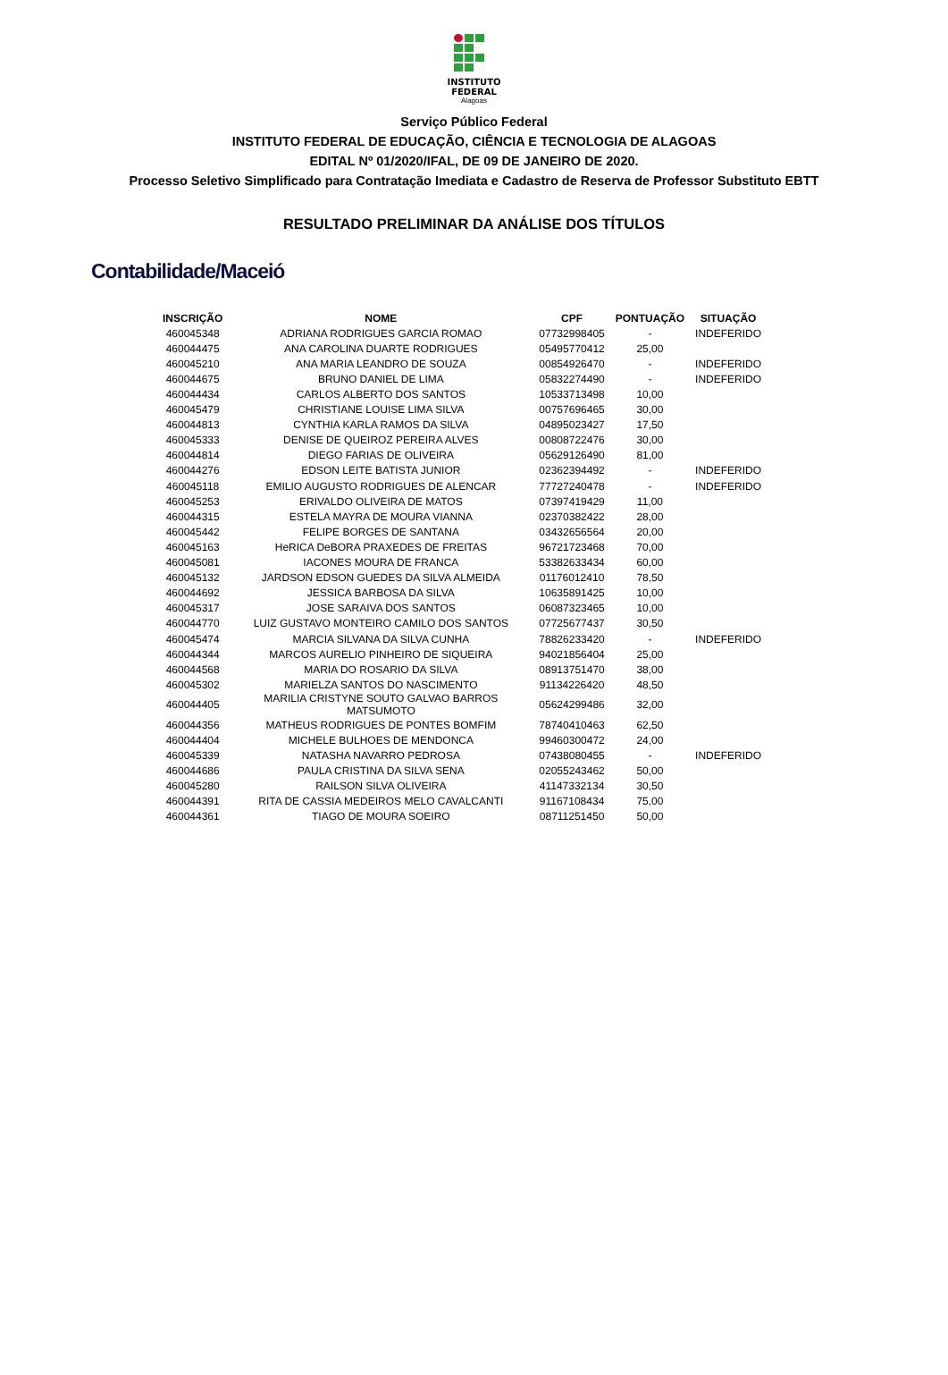INSTITUTO
FEDERAL
Alagoas
Serviço Público Federal
INSTITUTO FEDERAL DE EDUCAÇÃO, CIÊNCIA E TECNOLOGIA DE ALAGOAS
EDITAL Nº 01/2020/IFAL, DE 09 DE JANEIRO DE 2020.
Processo Seletivo Simplificado para Contratação Imediata e Cadastro de Reserva de Professor Substituto EBTT
RESULTADO PRELIMINAR DA ANÁLISE DOS TÍTULOS
Contabilidade/Maceió
| INSCRIÇÃO | NOME | CPF | PONTUAÇÃO | SITUAÇÃO |
| --- | --- | --- | --- | --- |
| 460045348 | ADRIANA RODRIGUES GARCIA ROMAO | 07732998405 | - | INDEFERIDO |
| 460044475 | ANA CAROLINA DUARTE RODRIGUES | 05495770412 | 25,00 | |
| 460045210 | ANA MARIA LEANDRO DE SOUZA | 00854926470 | - | INDEFERIDO |
| 460044675 | BRUNO DANIEL DE LIMA | 05832274490 | - | INDEFERIDO |
| 460044434 | CARLOS ALBERTO DOS SANTOS | 10533713498 | 10,00 | |
| 460045479 | CHRISTIANE LOUISE LIMA SILVA | 00757696465 | 30,00 | |
| 460044813 | CYNTHIA KARLA RAMOS DA SILVA | 04895023427 | 17,50 | |
| 460045333 | DENISE DE QUEIROZ PEREIRA ALVES | 00808722476 | 30,00 | |
| 460044814 | DIEGO FARIAS DE OLIVEIRA | 05629126490 | 81,00 | |
| 460044276 | EDSON LEITE BATISTA JUNIOR | 02362394492 | - | INDEFERIDO |
| 460045118 | EMILIO AUGUSTO RODRIGUES DE ALENCAR | 77727240478 | - | INDEFERIDO |
| 460045253 | ERIVALDO OLIVEIRA DE MATOS | 07397419429 | 11,00 | |
| 460044315 | ESTELA MAYRA DE MOURA VIANNA | 02370382422 | 28,00 | |
| 460045442 | FELIPE BORGES DE SANTANA | 03432656564 | 20,00 | |
| 460045163 | HeRICA DeBORA PRAXEDES DE FREITAS | 96721723468 | 70,00 | |
| 460045081 | IACONES MOURA DE FRANCA | 53382633434 | 60,00 | |
| 460045132 | JARDSON EDSON GUEDES DA SILVA ALMEIDA | 01176012410 | 78,50 | |
| 460044692 | JESSICA BARBOSA DA SILVA | 10635891425 | 10,00 | |
| 460045317 | JOSE SARAIVA DOS SANTOS | 06087323465 | 10,00 | |
| 460044770 | LUIZ GUSTAVO MONTEIRO CAMILO DOS SANTOS | 07725677437 | 30,50 | |
| 460045474 | MARCIA SILVANA DA SILVA CUNHA | 78826233420 | - | INDEFERIDO |
| 460044344 | MARCOS AURELIO PINHEIRO DE SIQUEIRA | 94021856404 | 25,00 | |
| 460044568 | MARIA DO ROSARIO DA SILVA | 08913751470 | 38,00 | |
| 460045302 | MARIELZA SANTOS DO NASCIMENTO | 91134226420 | 48,50 | |
| 460044405 | MARILIA CRISTYNE SOUTO GALVAO BARROS MATSUMOTO | 05624299486 | 32,00 | |
| 460044356 | MATHEUS RODRIGUES DE PONTES BOMFIM | 78740410463 | 62,50 | |
| 460044404 | MICHELE BULHOES DE MENDONCA | 99460300472 | 24,00 | |
| 460045339 | NATASHA NAVARRO PEDROSA | 07438080455 | - | INDEFERIDO |
| 460044686 | PAULA CRISTINA DA SILVA SENA | 02055243462 | 50,00 | |
| 460045280 | RAILSON SILVA OLIVEIRA | 41147332134 | 30,50 | |
| 460044391 | RITA DE CASSIA MEDEIROS MELO CAVALCANTI | 91167108434 | 75,00 | |
| 460044361 | TIAGO DE MOURA SOEIRO | 08711251450 | 50,00 | |